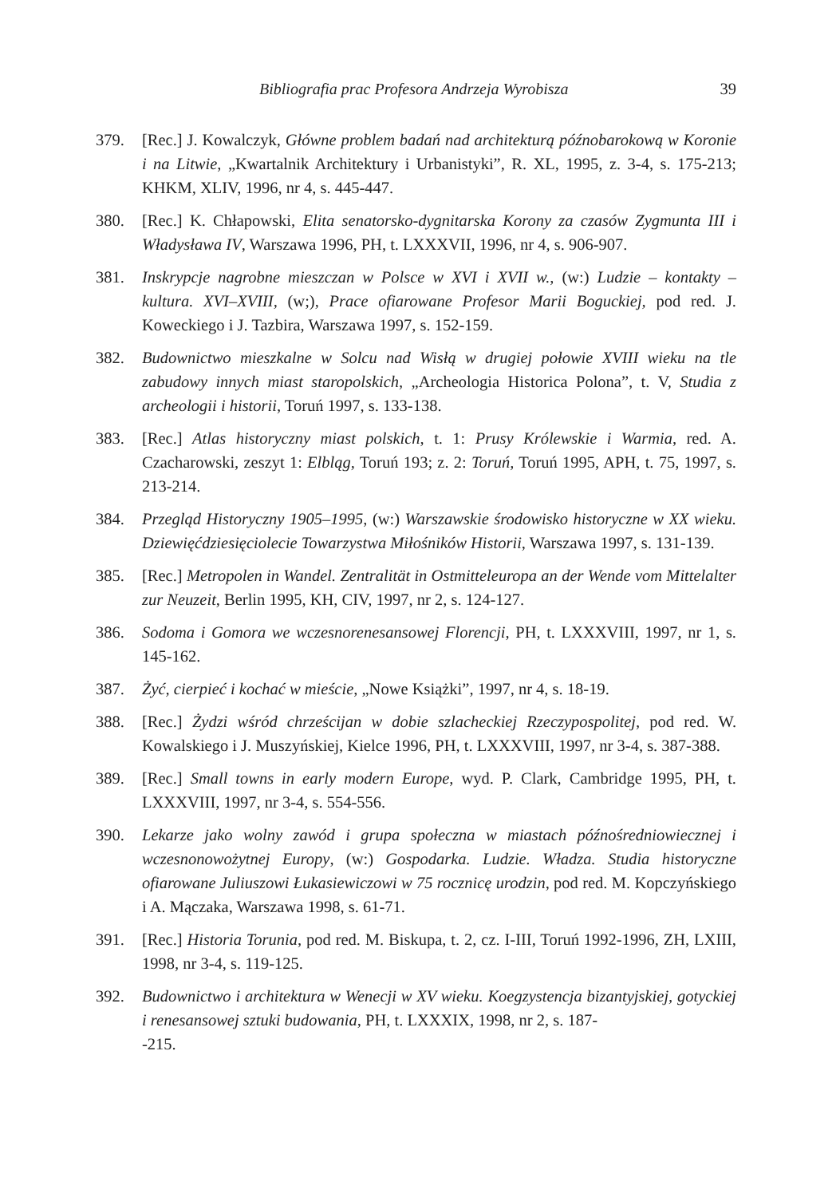Bibliografia prac Profesora Andrzeja Wyrobisza 39
379. [Rec.] J. Kowalczyk, Główne problem badań nad architekturą późnobarokową w Koronie i na Litwie, „Kwartalnik Architektury i Urbanistyki”, R. XL, 1995, z. 3-4, s. 175-213; KHKM, XLIV, 1996, nr 4, s. 445-447.
380. [Rec.] K. Chłapowski, Elita senatorsko-dygnitarska Korony za czasów Zygmunta III i Władysława IV, Warszawa 1996, PH, t. LXXXVII, 1996, nr 4, s. 906-907.
381. Inskrypcje nagrobne mieszczan w Polsce w XVI i XVII w., (w:) Ludzie – kontakty – kultura. XVI–XVIII, (w;), Prace ofiarowane Profesor Marii Boguckiej, pod red. J. Koweckiego i J. Tazbira, Warszawa 1997, s. 152-159.
382. Budownictwo mieszkalne w Solcu nad Wisłą w drugiej połowie XVIII wieku na tle zabudowy innych miast staropolskich, „Archeologia Historica Polona”, t. V, Studia z archeologii i historii, Toruń 1997, s. 133-138.
383. [Rec.] Atlas historyczny miast polskich, t. 1: Prusy Królewskie i Warmia, red. A. Czacharowski, zeszyt 1: Elbląg, Toruń 193; z. 2: Toruń, Toruń 1995, APH, t. 75, 1997, s. 213-214.
384. Przegląd Historyczny 1905–1995, (w:) Warszawskie środowisko historyczne w XX wieku. Dziewięćdziesięciolecie Towarzystwa Miłośników Historii, Warszawa 1997, s. 131-139.
385. [Rec.] Metropolen in Wandel. Zentralität in Ostmitteleuropa an der Wende vom Mittelalter zur Neuzeit, Berlin 1995, KH, CIV, 1997, nr 2, s. 124-127.
386. Sodoma i Gomora we wczesnorenesansowej Florencji, PH, t. LXXXVIII, 1997, nr 1, s. 145-162.
387. Żyć, cierpieć i kochać w mieście, „Nowe Książki”, 1997, nr 4, s. 18-19.
388. [Rec.] Żydzi wśród chrześcijan w dobie szlacheckiej Rzeczypospolitej, pod red. W. Kowalskiego i J. Muszyńskiej, Kielce 1996, PH, t. LXXXVIII, 1997, nr 3-4, s. 387-388.
389. [Rec.] Small towns in early modern Europe, wyd. P. Clark, Cambridge 1995, PH, t. LXXXVIII, 1997, nr 3-4, s. 554-556.
390. Lekarze jako wolny zawód i grupa społeczna w miastach późnośredniowiecznej i wczesnonowożytnej Europy, (w:) Gospodarka. Ludzie. Władza. Studia historyczne ofiarowane Juliuszowi Łukasiewiczowi w 75 rocznicę urodzin, pod red. M. Kopczyńskiego i A. Mączaka, Warszawa 1998, s. 61-71.
391. [Rec.] Historia Torunia, pod red. M. Biskupa, t. 2, cz. I-III, Toruń 1992-1996, ZH, LXIII, 1998, nr 3-4, s. 119-125.
392. Budownictwo i architektura w Wenecji w XV wieku. Koegzystencja bizantyjskiej, gotyckiej i renesansowej sztuki budowania, PH, t. LXXXIX, 1998, nr 2, s. 187-
-215.